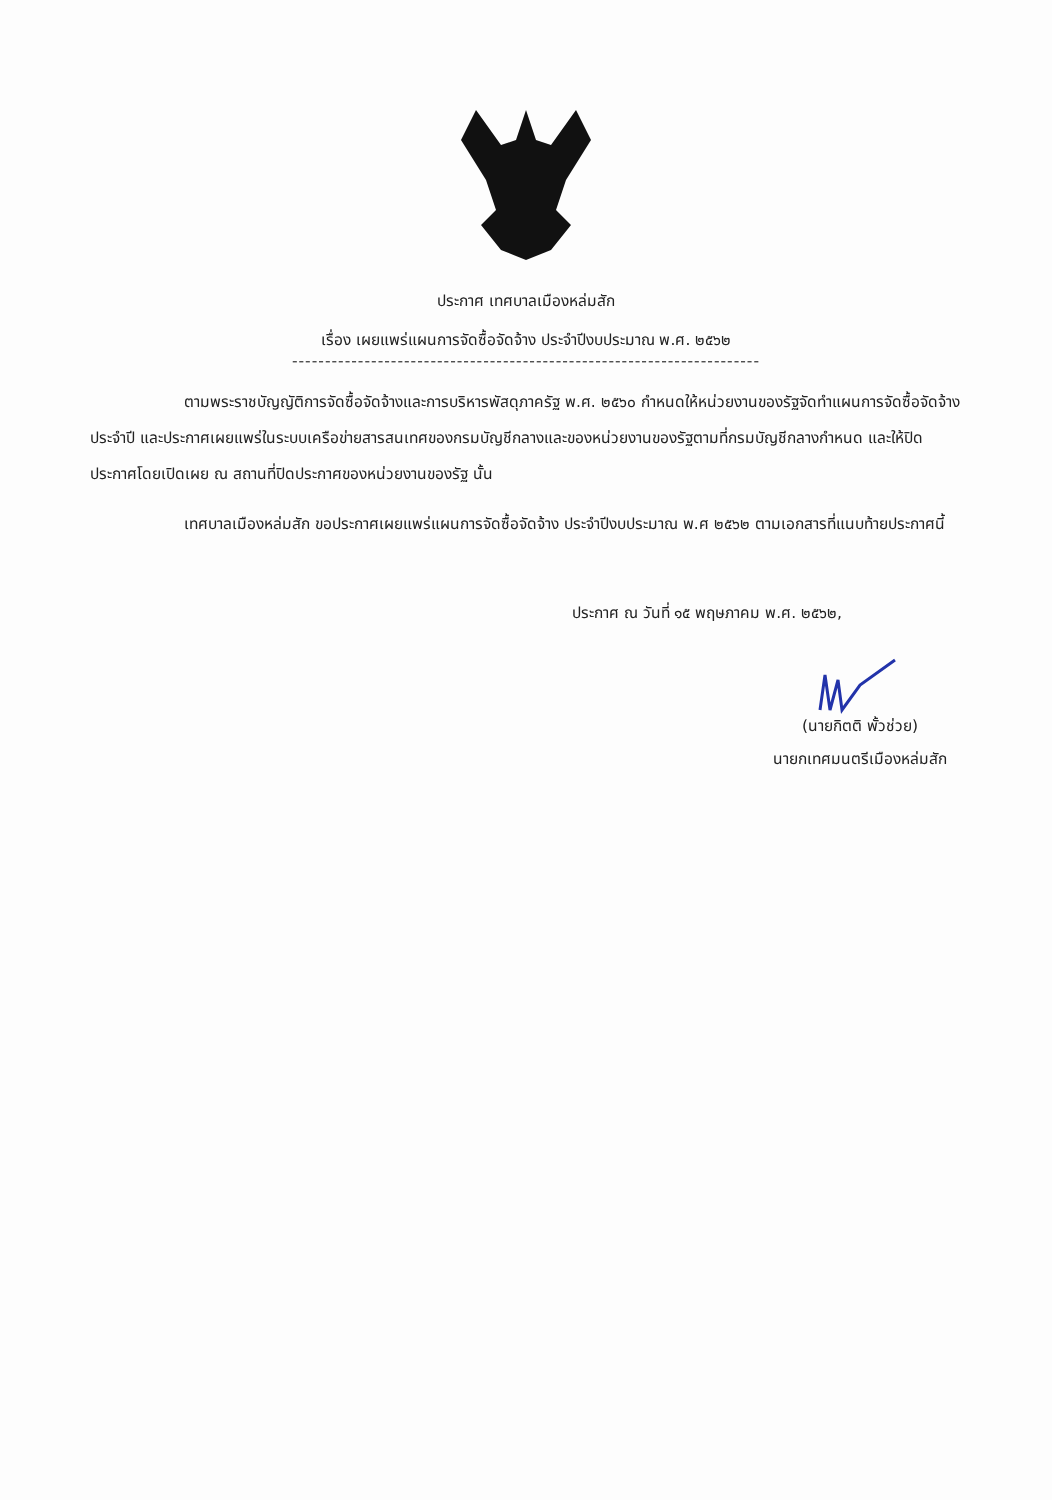ประกาศ เทศบาลเมืองหล่มสัก
เรื่อง เผยแพร่แผนการจัดซื้อจัดจ้าง ประจำปีงบประมาณ พ.ศ. ๒๕๖๒
-----------------------------------------------------------------------
ตามพระราชบัญญัติการจัดซื้อจัดจ้างและการบริหารพัสดุภาครัฐ พ.ศ. ๒๕๖๐ กำหนดให้หน่วยงานของรัฐจัดทำแผนการจัดซื้อจัดจ้างประจำปี และประกาศเผยแพร่ในระบบเครือข่ายสารสนเทศของกรมบัญชีกลางและของหน่วยงานของรัฐตามที่กรมบัญชีกลางกำหนด และให้ปิดประกาศโดยเปิดเผย ณ สถานที่ปิดประกาศของหน่วยงานของรัฐ นั้น
เทศบาลเมืองหล่มสัก ขอประกาศเผยแพร่แผนการจัดซื้อจัดจ้าง ประจำปีงบประมาณ พ.ศ ๒๕๖๒ ตามเอกสารที่แนบท้ายประกาศนี้
ประกาศ ณ วันที่ ๑๕ พฤษภาคม พ.ศ. ๒๕๖๒,
(นายกิตติ พั้วช่วย)
นายกเทศมนตรีเมืองหล่มสัก